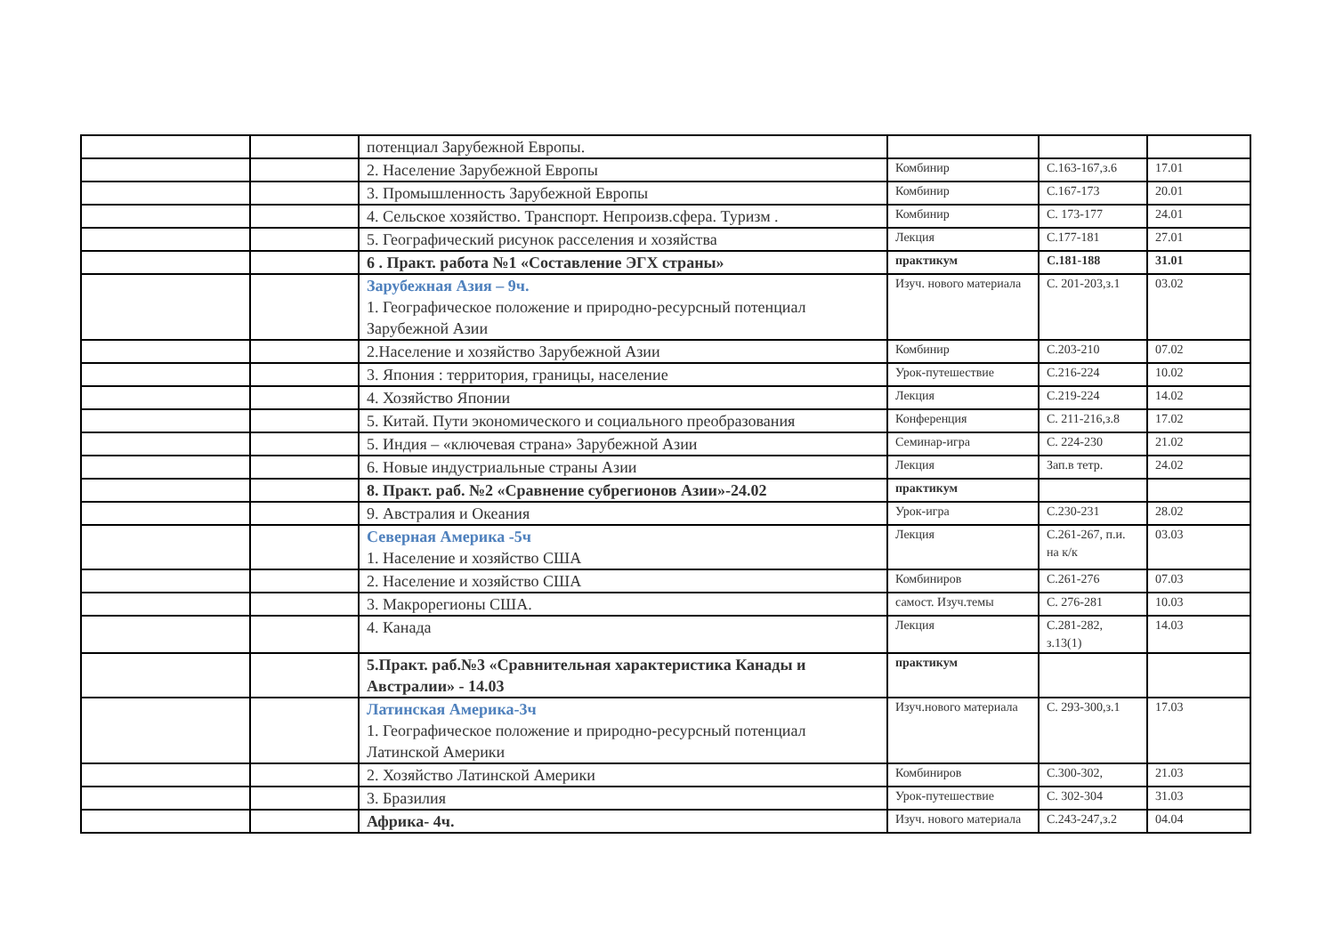| | | потенциал Зарубежной Европы. | | | |
| | | 2. Население Зарубежной Европы | Комбинир | С.163-167,з.6 | 17.01 |
| | | 3. Промышленность Зарубежной Европы | Комбинир | С.167-173 | 20.01 |
| | | 4. Сельское хозяйство. Транспорт. Непроизв.сфера. Туризм . | Комбинир | С. 173-177 | 24.01 |
| | | 5. Географический рисунок расселения и хозяйства | Лекция | С.177-181 | 27.01 |
| | | 6 . Практ. работа №1 «Составление ЭГХ страны» | практикум | С.181-188 | 31.01 |
| | | Зарубежная Азия – 9ч. 1. Географическое положение и природно-ресурсный потенциал Зарубежной Азии | Изуч. нового материала | С. 201-203,з.1 | 03.02 |
| | | 2.Население и хозяйство Зарубежной Азии | Комбинир | С.203-210 | 07.02 |
| | | 3. Япония : территория, границы, население | Урок-путешествие | С.216-224 | 10.02 |
| | | 4. Хозяйство Японии | Лекция | С.219-224 | 14.02 |
| | | 5. Китай. Пути экономического и социального преобразования | Конференция | С. 211-216,з.8 | 17.02 |
| | | 5. Индия – «ключевая страна» Зарубежной Азии | Семинар-игра | С. 224-230 | 21.02 |
| | | 6. Новые индустриальные страны Азии | Лекция | Зап.в тетр. | 24.02 |
| | | 8. Практ. раб. №2 «Сравнение субрегионов Азии»-24.02 | практикум | | |
| | | 9. Австралия и Океания | Урок-игра | С.230-231 | 28.02 |
| | | Северная Америка -5ч 1. Население и хозяйство США | Лекция | С.261-267, п.и. на к/к | 03.03 |
| | | 2. Население и хозяйство США | Комбиниров | С.261-276 | 07.03 |
| | | 3. Макрорегионы США. | самост. Изуч.темы | С. 276-281 | 10.03 |
| | | 4. Канада | Лекция | С.281-282, з.13(1) | 14.03 |
| | | 5.Практ. раб.№3 «Сравнительная характеристика Канады и Австралии» - 14.03 | практикум | | |
| | | Латинская Америка-3ч 1. Географическое положение и природно-ресурсный потенциал Латинской Америки | Изуч.нового материала | С. 293-300,з.1 | 17.03 |
| | | 2. Хозяйство Латинской Америки | Комбиниров | С.300-302, | 21.03 |
| | | 3. Бразилия | Урок-путешествие | С. 302-304 | 31.03 |
| | | Африка- 4ч. | Изуч. нового материала | С.243-247,з.2 | 04.04 |